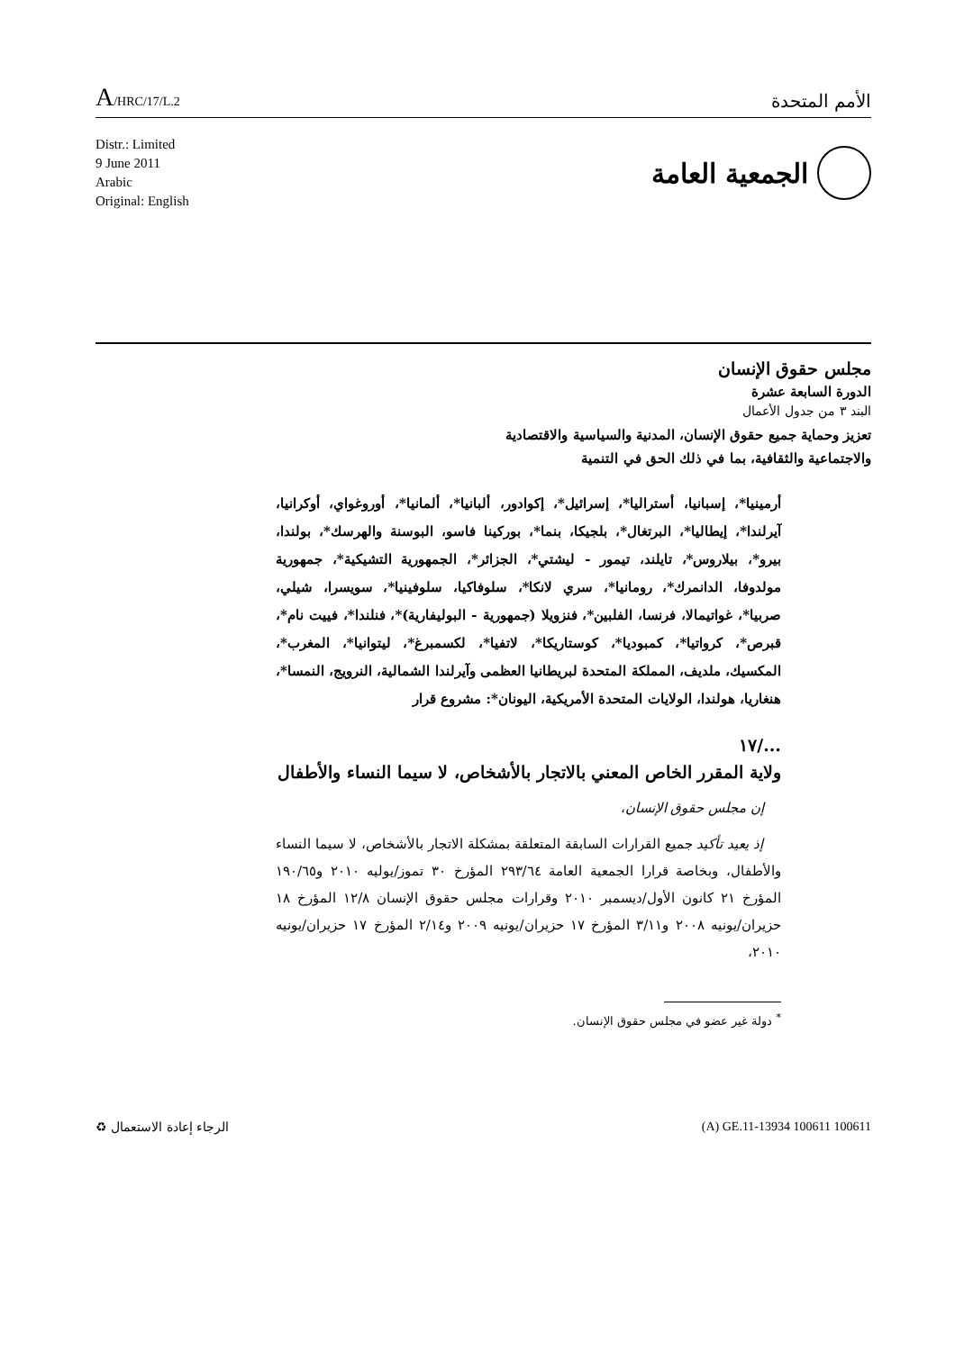A/HRC/17/L.2
الأمم المتحدة
Distr.: Limited
9 June 2011
Arabic
Original: English
الجمعية العامة
مجلس حقوق الإنسان
الدورة السابعة عشرة
البند ٣ من جدول الأعمال
تعزيز وحماية جميع حقوق الإنسان، المدنية والسياسية والاقتصادية
والاجتماعية والثقافية، بما في ذلك الحق في التنمية
أرمينيا*، إسبانيا، أستراليا*، إسرائيل*، إكوادور، ألبانيا*، ألمانيا*، أوروغواي، أوكرانيا، آيرلندا*، إيطاليا*، البرتغال*، بلجيكا، بنما*، بوركينا فاسو، البوسنة والهرسك*، بولندا، بيرو*، بيلاروس*، تايلند، تيمور - ليشتي*، الجزائر*، الجمهورية التشيكية*، جمهورية مولدوفا، الدانمرك*، رومانيا*، سري لانكا*، سلوفاكيا، سلوفينيا*، سويسرا، شيلي، صربيا*، غواتيمالا، فرنسا، الفلبين*، فنزويلا (جمهورية - البوليفارية)*، فنلندا*، فييت نام*، قبرص*، كرواتيا*، كمبوديا*، كوستاريكا*، لاتفيا*، لكسمبرغ*، ليتوانيا*، المغرب*، المكسيك، ملديف، المملكة المتحدة لبريطانيا العظمى وآيرلندا الشمالية، النرويج، النمسا*، هنغاريا، هولندا، الولايات المتحدة الأمريكية، اليونان*: مشروع قرار
.../١٧
ولاية المقرر الخاص المعني بالاتجار بالأشخاص، لا سيما النساء والأطفال
إن مجلس حقوق الإنسان،
إذ يعيد تأكيد جميع القرارات السابقة المتعلقة بمشكلة الاتجار بالأشخاص، لا سيما النساء والأطفال، وبخاصة قرارا الجمعية العامة ٢٩٣/٦٤ المؤرخ ٣٠ تموز/يوليه ٢٠١٠ و١٩٠/٦٥ المؤرخ ٢١ كانون الأول/ديسمبر ٢٠١٠ وقرارات مجلس حقوق الإنسان ١٢/٨ المؤرخ ١٨ حزيران/يونيه ٢٠٠٨ و٣/١١ المؤرخ ١٧ حزيران/يونيه ٢٠٠٩ و٢/١٤ المؤرخ ١٧ حزيران/يونيه ٢٠١٠،
<sup>*</sup> دولة غير عضو في مجلس حقوق الإنسان.
الرجاء إعادة الاستعمال ♻ (A) GE.11-13934 100611 100611